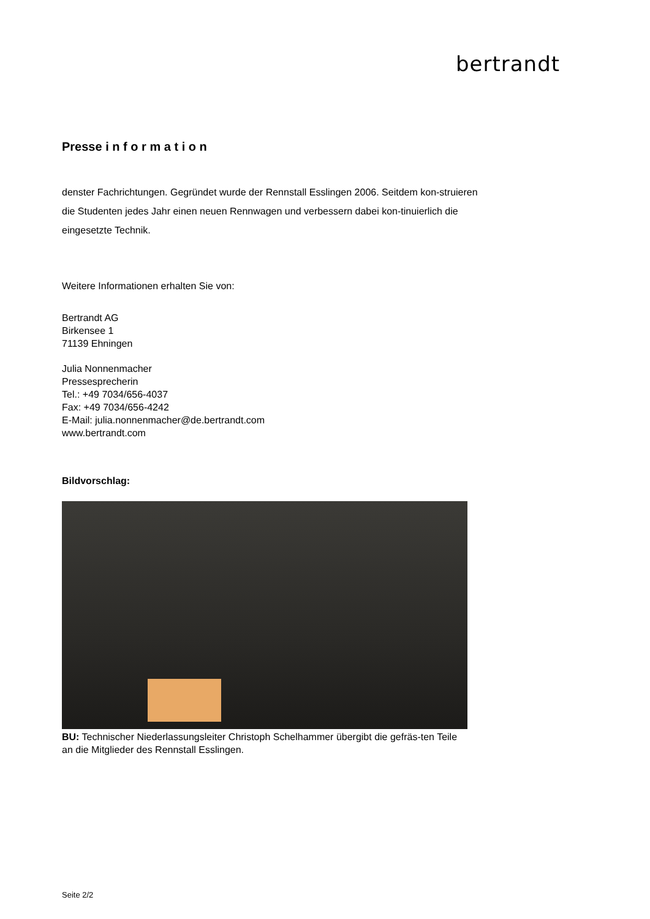bertrandt
Presse i n f o r m a t i o n
denster Fachrichtungen. Gegründet wurde der Rennstall Esslingen 2006. Seitdem kon-struieren die Studenten jedes Jahr einen neuen Rennwagen und verbessern dabei kon-tinuierlich die eingesetzte Technik.
Weitere Informationen erhalten Sie von:
Bertrandt AG
Birkensee 1
71139 Ehningen
Julia Nonnenmacher
Pressesprecherin
Tel.: +49 7034/656-4037
Fax: +49 7034/656-4242
E-Mail: julia.nonnenmacher@de.bertrandt.com
www.bertrandt.com
Bildvorschlag:
BU: Technischer Niederlassungsleiter Christoph Schelhammer übergibt die gefräs-ten Teile an die Mitglieder des Rennstall Esslingen.
Seite 2/2